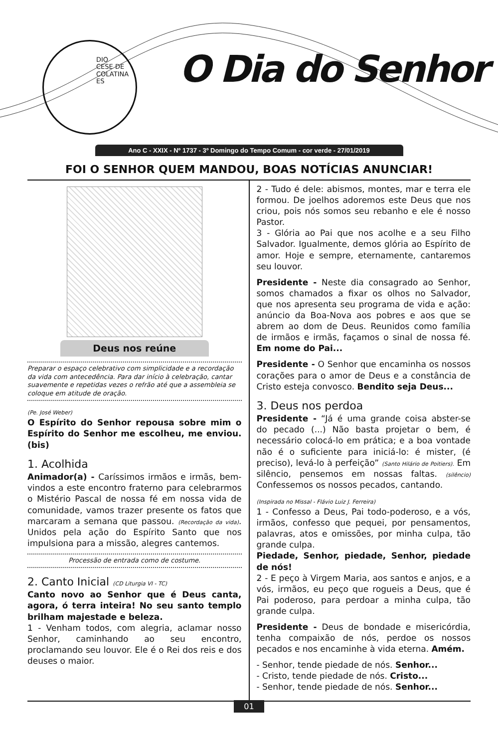DIO
CESE DE
COLATINA
ES
O Dia do Senhor
Ano C - XXIX - Nº 1737 - 3º Domingo do Tempo Comum - cor verde - 27/01/2019
FOI O SENHOR QUEM MANDOU, BOAS NOTÍCIAS ANUNCIAR!
Deus nos reúne
Preparar o espaço celebrativo com simplicidade e a recordação da vida com antecedência. Para dar início à celebração, cantar suavemente e repetidas vezes o refrão até que a assembleia se coloque em atitude de oração.
(Pe. José Weber)
O Espírito do Senhor repousa sobre mim o Espírito do Senhor me escolheu, me enviou. (bis)
1. Acolhida
Animador(a) - Caríssimos irmãos e irmãs, bem-vindos a este encontro fraterno para celebrarmos o Mistério Pascal de nossa fé em nossa vida de comunidade, vamos trazer presente os fatos que marcaram a semana que passou. (Recordação da vida). Unidos pela ação do Espírito Santo que nos impulsiona para a missão, alegres cantemos.
Processão de entrada como de costume.
2. Canto Inicial (CD Liturgia VI - TC)
Canto novo ao Senhor que é Deus canta, agora, ó terra inteira! No seu santo templo brilham majestade e beleza.
1 - Venham todos, com alegria, aclamar nosso Senhor, caminhando ao seu encontro, proclamando seu louvor. Ele é o Rei dos reis e dos deuses o maior.
2 - Tudo é dele: abismos, montes, mar e terra ele formou. De joelhos adoremos este Deus que nos criou, pois nós somos seu rebanho e ele é nosso Pastor.
3 - Glória ao Pai que nos acolhe e a seu Filho Salvador. Igualmente, demos glória ao Espírito de amor. Hoje e sempre, eternamente, cantaremos seu louvor.
Presidente - Neste dia consagrado ao Senhor, somos chamados a fixar os olhos no Salvador, que nos apresenta seu programa de vida e ação: anúncio da Boa-Nova aos pobres e aos que se abrem ao dom de Deus. Reunidos como família de irmãos e irmãs, façamos o sinal de nossa fé. Em nome do Pai...
Presidente - O Senhor que encaminha os nossos corações para o amor de Deus e a constância de Cristo esteja convosco. Bendito seja Deus...
3. Deus nos perdoa
Presidente - “Já é uma grande coisa abster-se do pecado (...) Não basta projetar o bem, é necessário colocá-lo em prática; e a boa vontade não é o suficiente para iniciá-lo: é mister, (é preciso), levá-lo à perfeição” (Santo Hilário de Poitiers). Em silêncio, pensemos em nossas faltas. (silêncio) Confessemos os nossos pecados, cantando.
(Inspirada no Missal - Flávio Luiz J. Ferreira)
1 - Confesso a Deus, Pai todo-poderoso, e a vós, irmãos, confesso que pequei, por pensamentos, palavras, atos e omissões, por minha culpa, tão grande culpa.
Piedade, Senhor, piedade, Senhor, piedade de nós!
2 - E peço à Virgem Maria, aos santos e anjos, e a vós, irmãos, eu peço que rogueis a Deus, que é Pai poderoso, para perdoar a minha culpa, tão grande culpa.
Presidente - Deus de bondade e misericórdia, tenha compaixão de nós, perdoe os nossos pecados e nos encaminhe à vida eterna. Amém.
- Senhor, tende piedade de nós. Senhor...
- Cristo, tende piedade de nós. Cristo...
- Senhor, tende piedade de nós. Senhor...
01